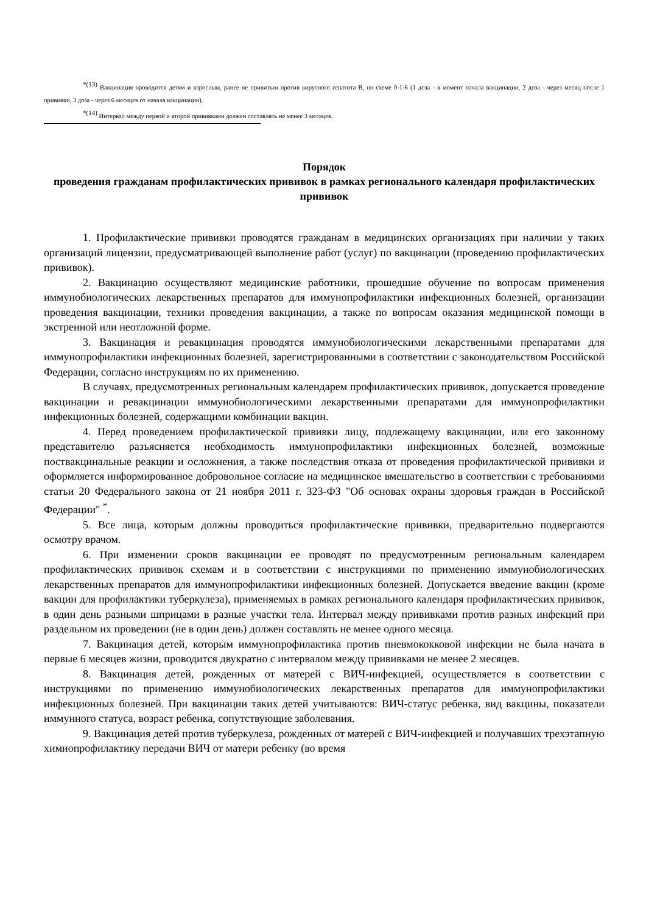<sup>*(13)</sup> Вакцинация проводится детям и взрослым, ранее не привитым против вирусного гепатита В, по схеме 0-1-6 (1 доза - в момент начала вакцинации, 2 доза - через месяц после 1 прививки, 3 доза - через 6 месяцев от начала вакцинации).
<sup>*(14)</sup> Интервал между первой и второй прививками должен составлять не менее 3 месяцев.
Порядок
проведения гражданам профилактических прививок в рамках регионального календаря профилактических прививок
1. Профилактические прививки проводятся гражданам в медицинских организациях при наличии у таких организаций лицензии, предусматривающей выполнение работ (услуг) по вакцинации (проведению профилактических прививок).
2. Вакцинацию осуществляют медицинские работники, прошедшие обучение по вопросам применения иммунобиологических лекарственных препаратов для иммунопрофилактики инфекционных болезней, организации проведения вакцинации, техники проведения вакцинации, а также по вопросам оказания медицинской помощи в экстренной или неотложной форме.
3. Вакцинация и ревакцинация проводятся иммунобиологическими лекарственными препаратами для иммунопрофилактики инфекционных болезней, зарегистрированными в соответствии с законодательством Российской Федерации, согласно инструкциям по их применению.
В случаях, предусмотренных региональным календарем профилактических прививок, допускается проведение вакцинации и ревакцинации иммунобиологическими лекарственными препаратами для иммунопрофилактики инфекционных болезней, содержащими комбинации вакцин.
4. Перед проведением профилактической прививки лицу, подлежащему вакцинации, или его законному представителю разъясняется необходимость иммунопрофилактики инфекционных болезней, возможные поствакцинальные реакции и осложнения, а также последствия отказа от проведения профилактической прививки и оформляется информированное добровольное согласие на медицинское вмешательство в соответствии с требованиями статьи 20 Федерального закона от 21 ноября 2011 г. 323-ФЗ "Об основах охраны здоровья граждан в Российской Федерации" <sup>*</sup>.
5. Все лица, которым должны проводиться профилактические прививки, предварительно подвергаются осмотру врачом.
6. При изменении сроков вакцинации ее проводят по предусмотренным региональным календарем профилактических прививок схемам и в соответствии с инструкциями по применению иммунобиологических лекарственных препаратов для иммунопрофилактики инфекционных болезней. Допускается введение вакцин (кроме вакцин для профилактики туберкулеза), применяемых в рамках регионального календаря профилактических прививок, в один день разными шприцами в разные участки тела. Интервал между прививками против разных инфекций при раздельном их проведении (не в один день) должен составлять не менее одного месяца.
7. Вакцинация детей, которым иммунопрофилактика против пневмококковой инфекции не была начата в первые 6 месяцев жизни, проводится двукратно с интервалом между прививками не менее 2 месяцев.
8. Вакцинация детей, рожденных от матерей с ВИЧ-инфекцией, осуществляется в соответствии с инструкциями по применению иммунобиологических лекарственных препаратов для иммунопрофилактики инфекционных болезней. При вакцинации таких детей учитываются: ВИЧ-статус ребенка, вид вакцины, показатели иммунного статуса, возраст ребенка, сопутствующие заболевания.
9. Вакцинация детей против туберкулеза, рожденных от матерей с ВИЧ-инфекцией и получавших трехэтапную химиопрофилактику передачи ВИЧ от матери ребенку (во время